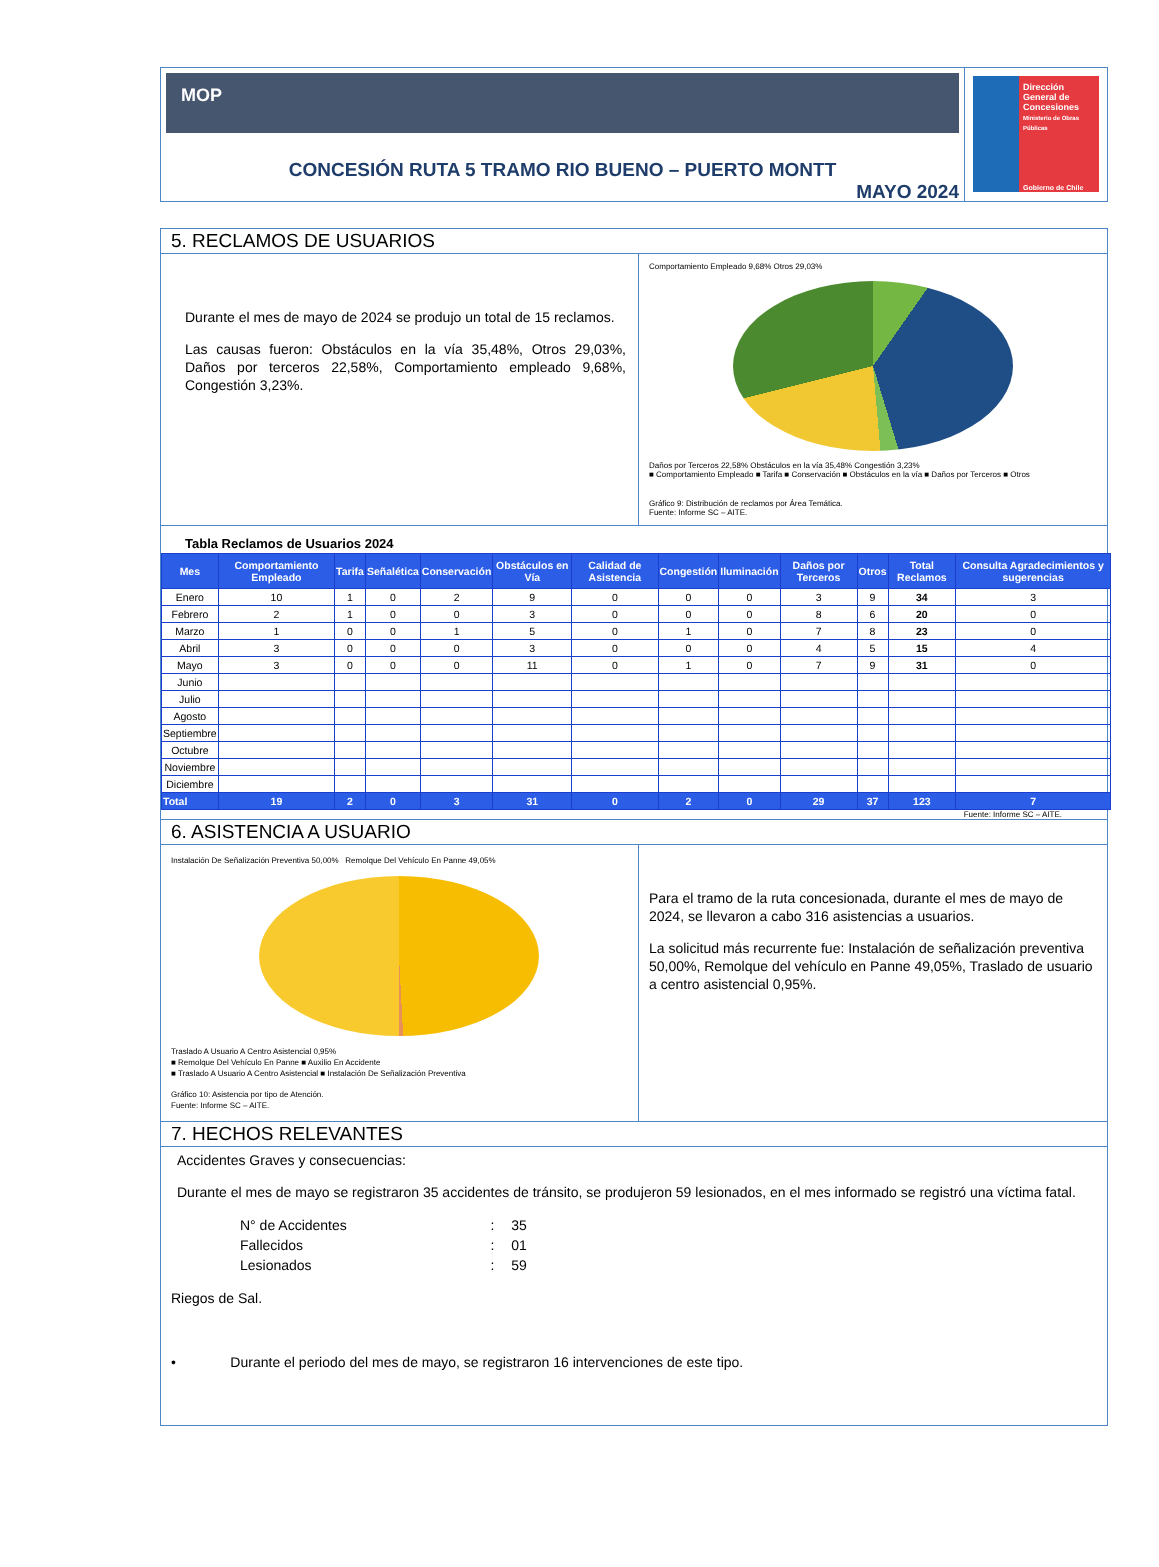MOP
CONCESIÓN RUTA 5 TRAMO RIO BUENO – PUERTO MONTT
MAYO 2024
Dirección General de Concesiones
Ministerio de Obras Públicas
Gobierno de Chile
5. RECLAMOS DE USUARIOS
Durante el mes de mayo de 2024 se produjo un total de 15 reclamos.
Las causas fueron: Obstáculos en la vía 35,48%, Otros 29,03%, Daños por terceros 22,58%, Comportamiento empleado 9,68%, Congestión 3,23%.
Comportamiento Empleado 9,68% Otros 29,03%
Daños por Terceros 22,58% Obstáculos en la vía 35,48% Congestión 3,23%
■ Comportamiento Empleado ■ Tarifa ■ Conservación ■ Obstáculos en la vía ■ Daños por Terceros ■ Otros
Gráfico 9: Distribución de reclamos por Área Temática.
Fuente: Informe SC – AITE.
Tabla Reclamos de Usuarios 2024
| Mes | Comportamiento Empleado | Tarifa | Señalética | Conservación | Obstáculos en Vía | Calidad de Asistencia | Congestión | Iluminación | Daños por Terceros | Otros | Total Reclamos | Consulta Agradecimientos y sugerencias |
| --- | --- | --- | --- | --- | --- | --- | --- | --- | --- | --- | --- | --- |
| Enero | 10 | 1 | 0 | 2 | 9 | 0 | 0 | 0 | 3 | 9 | 34 | 3 |
| Febrero | 2 | 1 | 0 | 0 | 3 | 0 | 0 | 0 | 8 | 6 | 20 | 0 |
| Marzo | 1 | 0 | 0 | 1 | 5 | 0 | 1 | 0 | 7 | 8 | 23 | 0 |
| Abril | 3 | 0 | 0 | 0 | 3 | 0 | 0 | 0 | 4 | 5 | 15 | 4 |
| Mayo | 3 | 0 | 0 | 0 | 11 | 0 | 1 | 0 | 7 | 9 | 31 | 0 |
| Junio | | | | | | | | | | | | |
| Julio | | | | | | | | | | | | |
| Agosto | | | | | | | | | | | | |
| Septiembre | | | | | | | | | | | | |
| Octubre | | | | | | | | | | | | |
| Noviembre | | | | | | | | | | | | |
| Diciembre | | | | | | | | | | | | |
| Total | 19 | 2 | 0 | 3 | 31 | 0 | 2 | 0 | 29 | 37 | 123 | 7 |
Fuente: Informe SC – AITE.
6. ASISTENCIA A USUARIO
Instalación De Señalización Preventiva 50,00% Remolque Del Vehículo En Panne 49,05%
Traslado A Usuario A Centro Asistencial 0,95%
■ Remolque Del Vehículo En Panne ■ Auxilio En Accidente
■ Traslado A Usuario A Centro Asistencial ■ Instalación De Señalización Preventiva
Gráfico 10: Asistencia por tipo de Atención.
Fuente: Informe SC – AITE.
Para el tramo de la ruta concesionada, durante el mes de mayo de 2024, se llevaron a cabo 316 asistencias a usuarios.
La solicitud más recurrente fue: Instalación de señalización preventiva 50,00%, Remolque del vehículo en Panne 49,05%, Traslado de usuario a centro asistencial 0,95%.
7. HECHOS RELEVANTES
Accidentes Graves y consecuencias:
Durante el mes de mayo se registraron 35 accidentes de tránsito, se produjeron 59 lesionados, en el mes informado se registró una víctima fatal.
| N° de Accidentes | : | 35 |
| Fallecidos | : | 01 |
| Lesionados | : | 59 |
Riegos de Sal.
• Durante el periodo del mes de mayo, se registraron 16 intervenciones de este tipo.